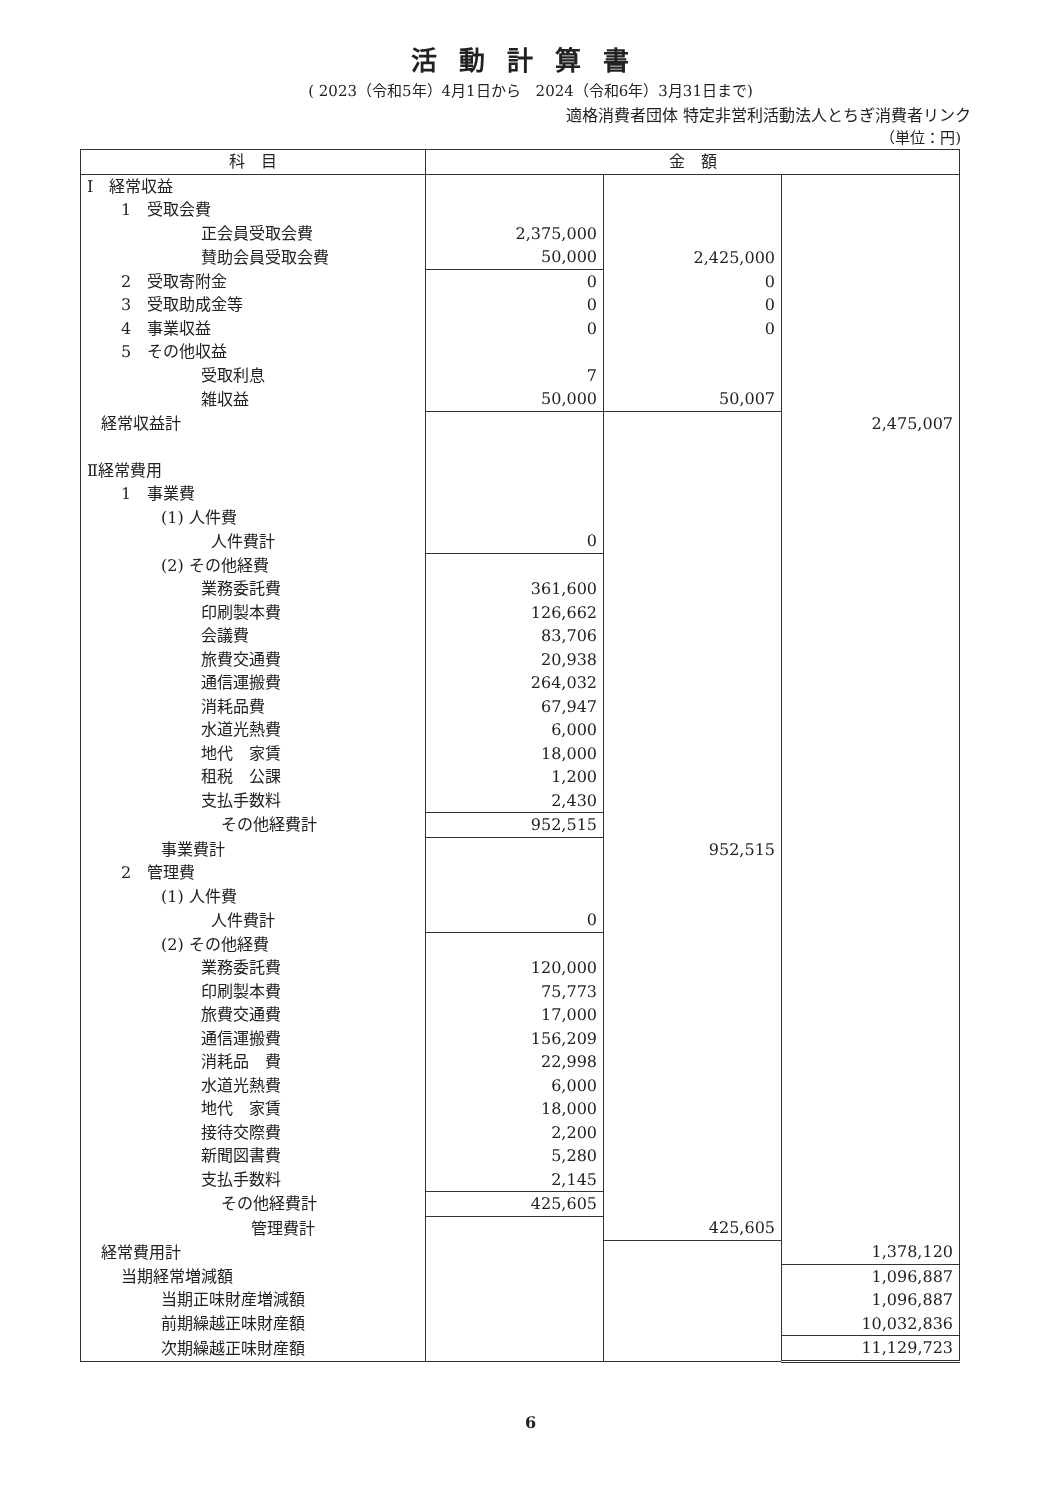活動計算書
( 2023（令和5年）4月1日から　2024（令和6年）3月31日まで)
適格消費者団体 特定非営利活動法人とちぎ消費者リンク
（単位：円)
| 科 目 | 金 額 | | |
| --- | --- | --- | --- |
| Ⅰ 経常収益 | | | |
| 1 受取会費 | | | |
| 正会員受取会費 | 2,375,000 | | |
| 賛助会員受取会費 | 50,000 | 2,425,000 | |
| 2 受取寄附金 | 0 | 0 | |
| 3 受取助成金等 | 0 | 0 | |
| 4 事業収益 | 0 | 0 | |
| 5 その他収益 | | | |
| 受取利息 | 7 | | |
| 雑収益 | 50,000 | 50,007 | |
| 経常収益計 | | | 2,475,007 |
| Ⅱ経常費用 | | | |
| 1 事業費 | | | |
| (1) 人件費 | | | |
| 人件費計 | 0 | | |
| (2) その他経費 | | | |
| 業務委託費 | 361,600 | | |
| 印刷製本費 | 126,662 | | |
| 会議費 | 83,706 | | |
| 旅費交通費 | 20,938 | | |
| 通信運搬費 | 264,032 | | |
| 消耗品費 | 67,947 | | |
| 水道光熱費 | 6,000 | | |
| 地代 家賃 | 18,000 | | |
| 租税 公課 | 1,200 | | |
| 支払手数料 | 2,430 | | |
| その他経費計 | 952,515 | | |
| 事業費計 | | 952,515 | |
| 2 管理費 | | | |
| (1) 人件費 | | | |
| 人件費計 | 0 | | |
| (2) その他経費 | | | |
| 業務委託費 | 120,000 | | |
| 印刷製本費 | 75,773 | | |
| 旅費交通費 | 17,000 | | |
| 通信運搬費 | 156,209 | | |
| 消耗品 費 | 22,998 | | |
| 水道光熱費 | 6,000 | | |
| 地代 家賃 | 18,000 | | |
| 接待交際費 | 2,200 | | |
| 新聞図書費 | 5,280 | | |
| 支払手数料 | 2,145 | | |
| その他経費計 | 425,605 | | |
| 管理費計 | | 425,605 | |
| 経常費用計 | | | 1,378,120 |
| 当期経常増減額 | | | 1,096,887 |
| 当期正味財産増減額 | | | 1,096,887 |
| 前期繰越正味財産額 | | | 10,032,836 |
| 次期繰越正味財産額 | | | 11,129,723 |
6